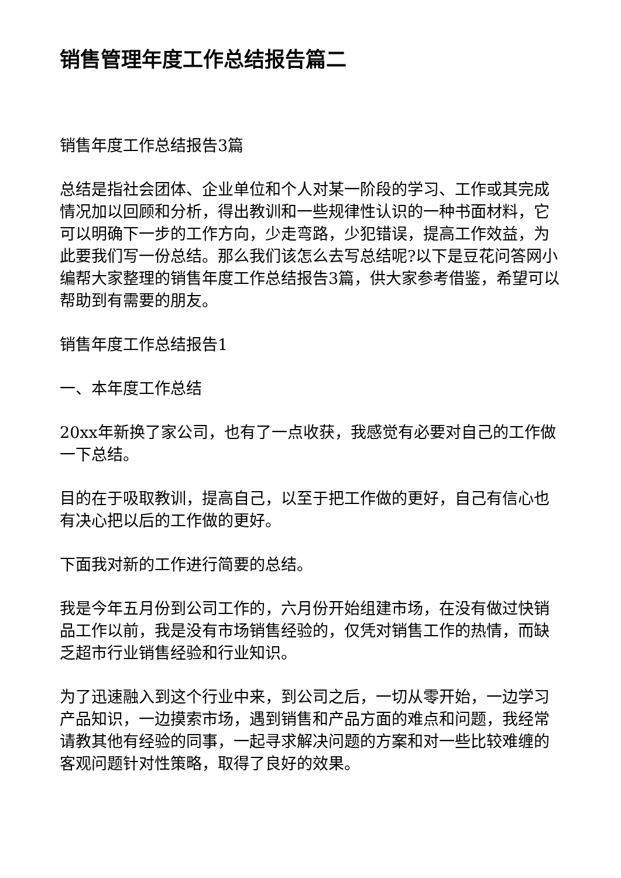销售管理年度工作总结报告篇二
销售年度工作总结报告3篇
总结是指社会团体、企业单位和个人对某一阶段的学习、工作或其完成情况加以回顾和分析，得出教训和一些规律性认识的一种书面材料，它可以明确下一步的工作方向，少走弯路，少犯错误，提高工作效益，为此要我们写一份总结。那么我们该怎么去写总结呢?以下是豆花问答网小编帮大家整理的销售年度工作总结报告3篇，供大家参考借鉴，希望可以帮助到有需要的朋友。
销售年度工作总结报告1
一、本年度工作总结
20xx年新换了家公司，也有了一点收获，我感觉有必要对自己的工作做一下总结。
目的在于吸取教训，提高自己，以至于把工作做的更好，自己有信心也有决心把以后的工作做的更好。
下面我对新的工作进行简要的总结。
我是今年五月份到公司工作的，六月份开始组建市场，在没有做过快销品工作以前，我是没有市场销售经验的，仅凭对销售工作的热情，而缺乏超市行业销售经验和行业知识。
为了迅速融入到这个行业中来，到公司之后，一切从零开始，一边学习产品知识，一边摸索市场，遇到销售和产品方面的难点和问题，我经常请教其他有经验的同事，一起寻求解决问题的方案和对一些比较难缠的客观问题针对性策略，取得了良好的效果。